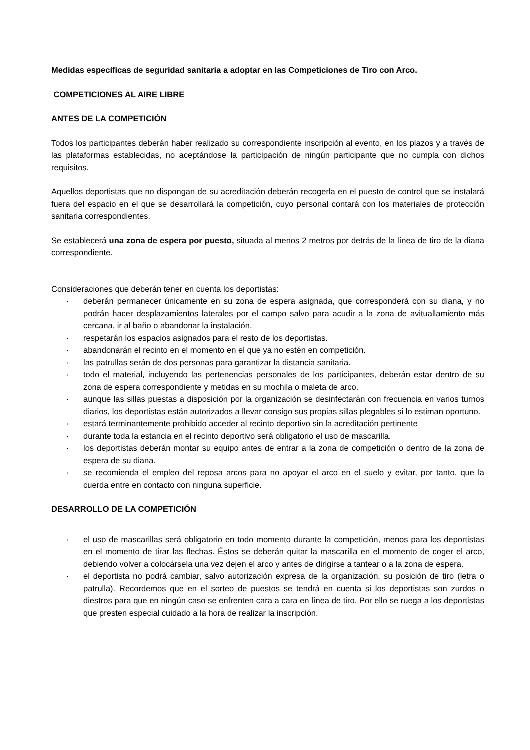Medidas específicas de seguridad sanitaria a adoptar en las Competiciones de Tiro con Arco.
COMPETICIONES AL AIRE LIBRE
ANTES DE LA COMPETICIÓN
Todos los participantes deberán haber realizado su correspondiente inscripción al evento, en los plazos y a través de las plataformas establecidas, no aceptándose la participación de ningún participante que no cumpla con dichos requisitos.
Aquellos deportistas que no dispongan de su acreditación deberán recogerla en el puesto de control que se instalará fuera del espacio en el que se desarrollará la competición, cuyo personal contará con los materiales de protección sanitaria correspondientes.
Se establecerá una zona de espera por puesto, situada al menos 2 metros por detrás de la línea de tiro de la diana correspondiente.
Consideraciones que deberán tener en cuenta los deportistas:
· deberán permanecer únicamente en su zona de espera asignada, que corresponderá con su diana, y no podrán hacer desplazamientos laterales por el campo salvo para acudir a la zona de avituallamiento más cercana, ir al baño o abandonar la instalación.
· respetarán los espacios asignados para el resto de los deportistas.
· abandonarán el recinto en el momento en el que ya no estén en competición.
· las patrullas serán de dos personas para garantizar la distancia sanitaria.
· todo el material, incluyendo las pertenencias personales de los participantes, deberán estar dentro de su zona de espera correspondiente y metidas en su mochila o maleta de arco.
· aunque las sillas puestas a disposición por la organización se desinfectarán con frecuencia en varios turnos diarios, los deportistas están autorizados a llevar consigo sus propias sillas plegables si lo estiman oportuno.
· estará terminantemente prohibido acceder al recinto deportivo sin la acreditación pertinente
· durante toda la estancia en el recinto deportivo será obligatorio el uso de mascarilla.
· los deportistas deberán montar su equipo antes de entrar a la zona de competición o dentro de la zona de espera de su diana.
· se recomienda el empleo del reposa arcos para no apoyar el arco en el suelo y evitar, por tanto, que la cuerda entre en contacto con ninguna superficie.
DESARROLLO DE LA COMPETICIÓN
· el uso de mascarillas será obligatorio en todo momento durante la competición, menos para los deportistas en el momento de tirar las flechas. Éstos se deberán quitar la mascarilla en el momento de coger el arco, debiendo volver a colocársela una vez dejen el arco y antes de dirigirse a tantear o a la zona de espera.
· el deportista no podrá cambiar, salvo autorización expresa de la organización, su posición de tiro (letra o patrulla). Recordemos que en el sorteo de puestos se tendrá en cuenta si los deportistas son zurdos o diestros para que en ningún caso se enfrenten cara a cara en línea de tiro. Por ello se ruega a los deportistas que presten especial cuidado a la hora de realizar la inscripción.